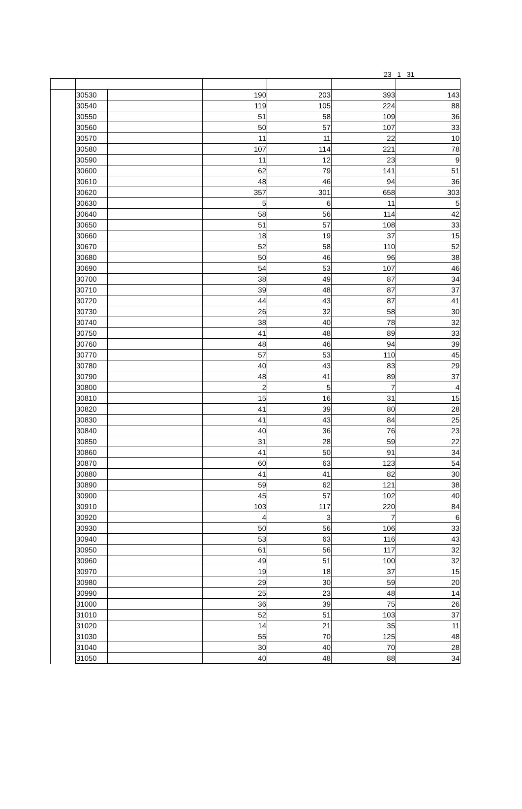23 1 31
| | 30530 | | 190 | 203 | 393 | 143 |
| | 30540 | | 119 | 105 | 224 | 88 |
| | 30550 | | 51 | 58 | 109 | 36 |
| | 30560 | | 50 | 57 | 107 | 33 |
| | 30570 | | 11 | 11 | 22 | 10 |
| | 30580 | | 107 | 114 | 221 | 78 |
| | 30590 | | 11 | 12 | 23 | 9 |
| | 30600 | | 62 | 79 | 141 | 51 |
| | 30610 | | 48 | 46 | 94 | 36 |
| | 30620 | | 357 | 301 | 658 | 303 |
| | 30630 | | 5 | 6 | 11 | 5 |
| | 30640 | | 58 | 56 | 114 | 42 |
| | 30650 | | 51 | 57 | 108 | 33 |
| | 30660 | | 18 | 19 | 37 | 15 |
| | 30670 | | 52 | 58 | 110 | 52 |
| | 30680 | | 50 | 46 | 96 | 38 |
| | 30690 | | 54 | 53 | 107 | 46 |
| | 30700 | | 38 | 49 | 87 | 34 |
| | 30710 | | 39 | 48 | 87 | 37 |
| | 30720 | | 44 | 43 | 87 | 41 |
| | 30730 | | 26 | 32 | 58 | 30 |
| | 30740 | | 38 | 40 | 78 | 32 |
| | 30750 | | 41 | 48 | 89 | 33 |
| | 30760 | | 48 | 46 | 94 | 39 |
| | 30770 | | 57 | 53 | 110 | 45 |
| | 30780 | | 40 | 43 | 83 | 29 |
| | 30790 | | 48 | 41 | 89 | 37 |
| | 30800 | | 2 | 5 | 7 | 4 |
| | 30810 | | 15 | 16 | 31 | 15 |
| | 30820 | | 41 | 39 | 80 | 28 |
| | 30830 | | 41 | 43 | 84 | 25 |
| | 30840 | | 40 | 36 | 76 | 23 |
| | 30850 | | 31 | 28 | 59 | 22 |
| | 30860 | | 41 | 50 | 91 | 34 |
| | 30870 | | 60 | 63 | 123 | 54 |
| | 30880 | | 41 | 41 | 82 | 30 |
| | 30890 | | 59 | 62 | 121 | 38 |
| | 30900 | | 45 | 57 | 102 | 40 |
| | 30910 | | 103 | 117 | 220 | 84 |
| | 30920 | | 4 | 3 | 7 | 6 |
| | 30930 | | 50 | 56 | 106 | 33 |
| | 30940 | | 53 | 63 | 116 | 43 |
| | 30950 | | 61 | 56 | 117 | 32 |
| | 30960 | | 49 | 51 | 100 | 32 |
| | 30970 | | 19 | 18 | 37 | 15 |
| | 30980 | | 29 | 30 | 59 | 20 |
| | 30990 | | 25 | 23 | 48 | 14 |
| | 31000 | | 36 | 39 | 75 | 26 |
| | 31010 | | 52 | 51 | 103 | 37 |
| | 31020 | | 14 | 21 | 35 | 11 |
| | 31030 | | 55 | 70 | 125 | 48 |
| | 31040 | | 30 | 40 | 70 | 28 |
| | 31050 | | 40 | 48 | 88 | 34 |